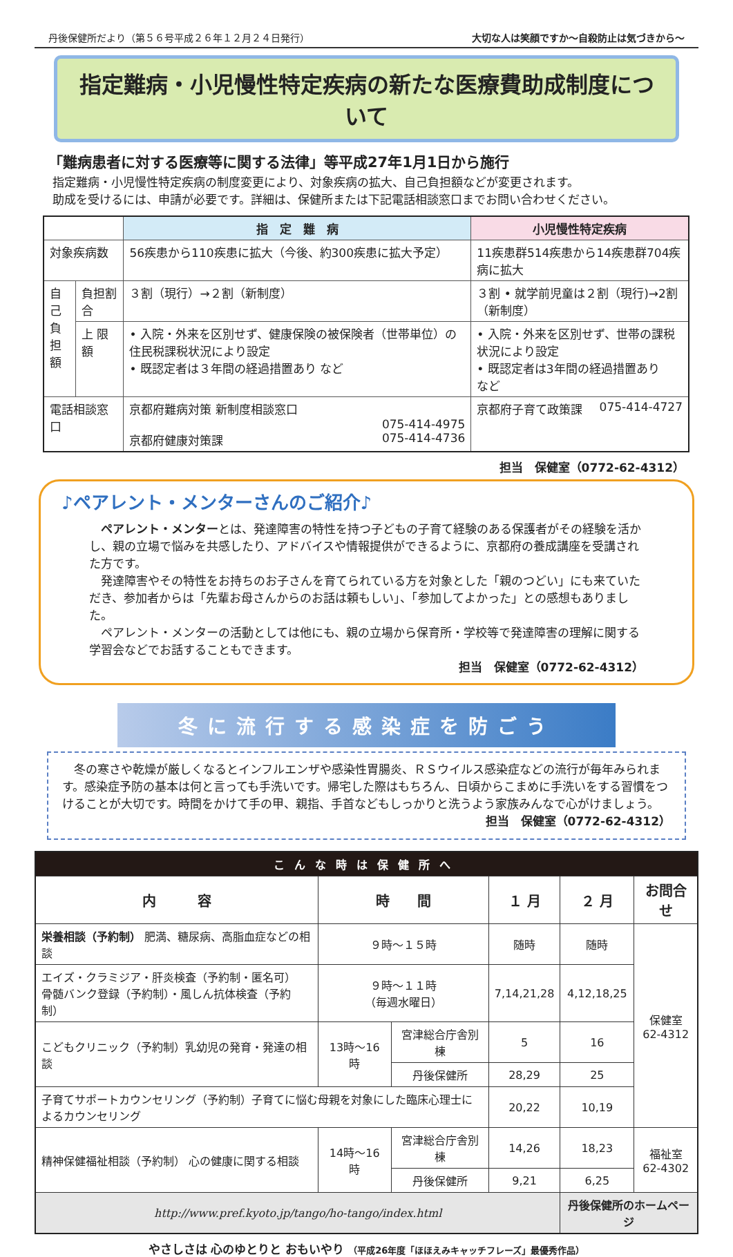丹後保健所だより（第５６号平成２６年１２月２４日発行） 大切な人は笑顔ですか～自殺防止は気づきから～
指定難病・小児慢性特定疾病の新たな医療費助成制度について
「難病患者に対する医療等に関する法律」等平成27年1月1日から施行
指定難病・小児慢性特定疾病の制度変更により、対象疾病の拡大、自己負担額などが変更されます。
助成を受けるには、申請が必要です。詳細は、保健所または下記電話相談窓口までお問い合わせください。
| | | 指 定 難 病 | 小児慢性特定疾病 |
| --- | --- | --- | --- |
| 対象疾病数 | | 56疾患から110疾患に拡大（今後、約300疾患に拡大予定） | 11疾患群514疾患から14疾患群704疾病に拡大 |
| 自己 負担 額 | 負担割合 | ３割（現行）→２割（新制度） | ３割 • 就学前児童は２割（現行)→2割（新制度） |
| | 上 限 額 | • 入院・外来を区別せず、健康保険の被保険者（世帯単位）の住民税課税状況により設定 • 既認定者は３年間の経過措置あり など | • 入院・外来を区別せず、世帯の課税状況により設定 • 既認定者は3年間の経過措置あり など |
| 電話相談窓口 | | 京都府難病対策 新制度相談窓口 075-414-4975 京都府健康対策課 075-414-4736 | 京都府子育て政策課 075-414-4727 |
担当　保健室（0772-62-4312）
♪ペアレント・メンターさんのご紹介♪
ペアレント・メンターとは、発達障害の特性を持つ子どもの子育て経験のある保護者がその経験を活かし、親の立場で悩みを共感したり、アドバイスや情報提供ができるように、京都府の養成講座を受講された方です。
発達障害やその特性をお持ちのお子さんを育てられている方を対象とした「親のつどい」にも来ていただき、参加者からは「先輩お母さんからのお話は頼もしい」、「参加してよかった」との感想もありました。
ペアレント・メンターの活動としては他にも、親の立場から保育所・学校等で発達障害の理解に関する学習会などでお話することもできます。
担当　保健室（0772-62-4312）
冬に流行する感染症を防ごう
冬の寒さや乾燥が厳しくなるとインフルエンザや感染性胃腸炎、ＲＳウイルス感染症などの流行が毎年みられます。感染症予防の基本は何と言っても手洗いです。帰宅した際はもちろん、日頃からこまめに手洗いをする習慣をつけることが大切です。時間をかけて手の甲、親指、手首などもしっかりと洗うよう家族みんなで心がけましょう。
担当　保健室（0772-62-4312）
| こんな時は保健所へ | | | | | |
| 内 容 | 時 間 | | １ 月 | ２ 月 | お問合せ |
| 栄養相談（予約制） 肥満、糖尿病、高脂血症などの相談 | ９時～１５時 | | 随時 | 随時 | 保健室 62-4312 |
| エイズ・クラミジア・肝炎検査（予約制・匿名可） 骨髄バンク登録（予約制）・風しん抗体検査（予約制） | ９時～１１時 （毎週水曜日） | | 7,14,21,28 | 4,12,18,25 | |
| こどもクリニック（予約制）乳幼児の発育・発達の相談 | 13時～16時 | 宮津総合庁舎別棟 | 5 | 16 | |
| | | 丹後保健所 | 28,29 | 25 | |
| 子育てサポートカウンセリング（予約制）子育てに悩む母親を対象にした臨床心理士によるカウンセリング | | | 20,22 | 10,19 | |
| 精神保健福祉相談（予約制） 心の健康に関する相談 | 14時～16時 | 宮津総合庁舎別棟 | 14,26 | 18,23 | 福祉室 62-4302 |
| | | 丹後保健所 | 9,21 | 6,25 | |
| http://www.pref.kyoto.jp/tango/ho-tango/index.html | | | | 丹後保健所のホームページ | |
やさしさは 心のゆとりと おもいやり （平成26年度「ほほえみキャッチフレーズ」最優秀作品）